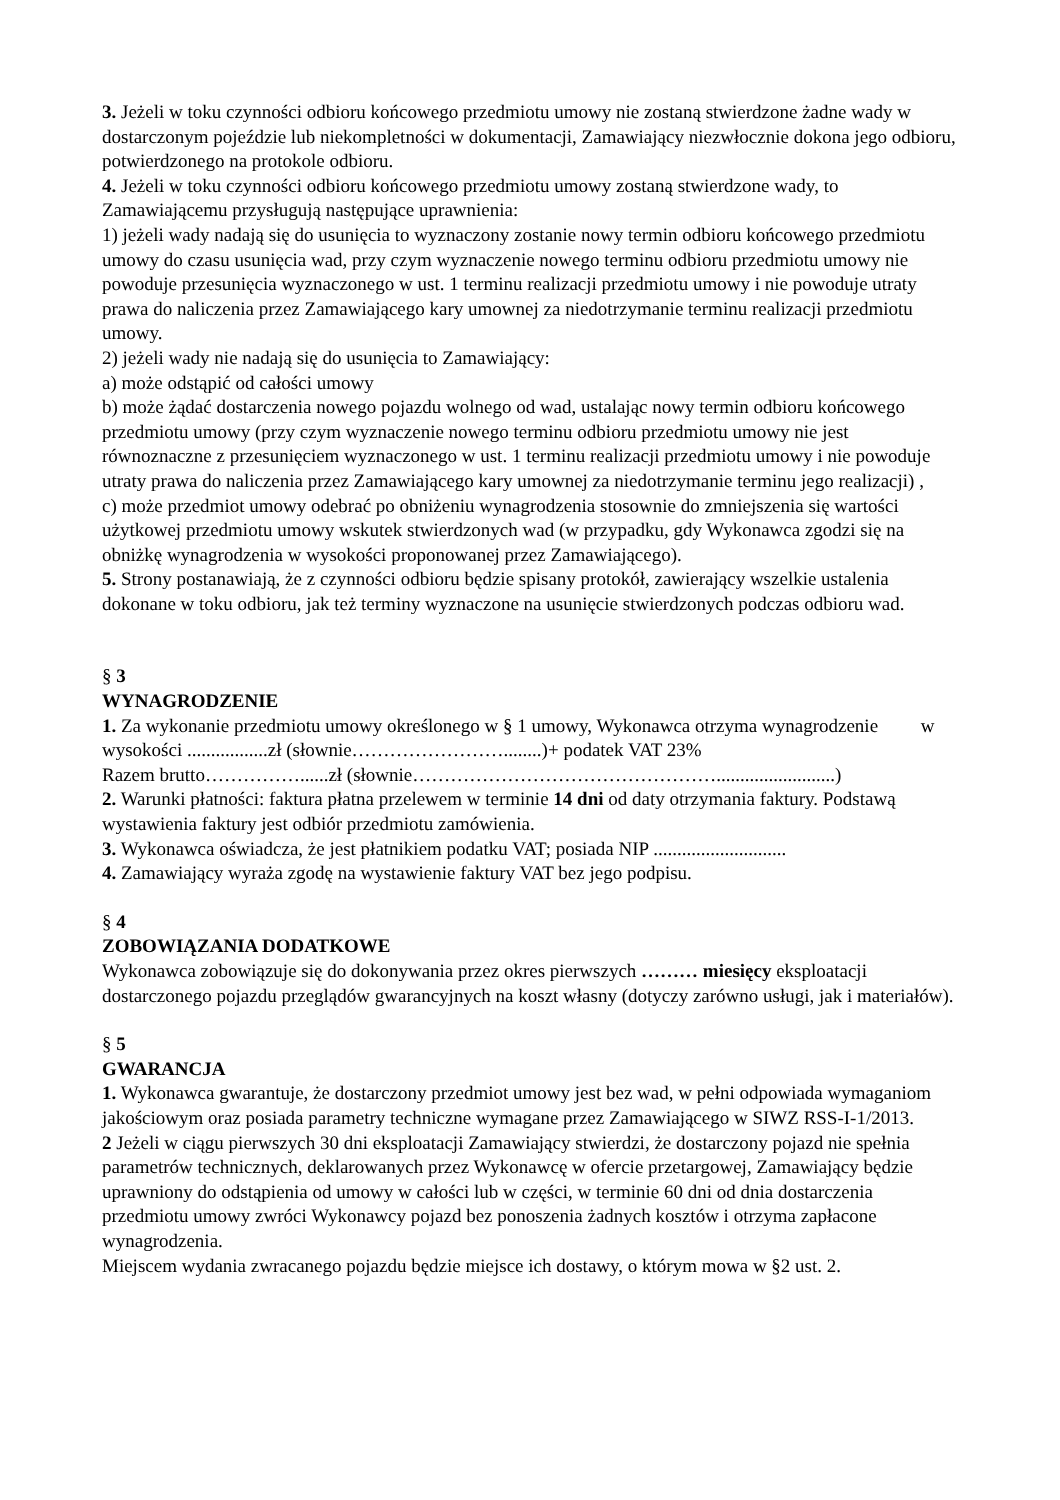3. Jeżeli w toku czynności odbioru końcowego przedmiotu umowy nie zostaną stwierdzone żadne wady w dostarczonym pojeździe lub niekompletności w dokumentacji, Zamawiający niezwłocznie dokona jego odbioru, potwierdzonego na protokole odbioru.
4. Jeżeli w toku czynności odbioru końcowego przedmiotu umowy zostaną stwierdzone wady, to Zamawiającemu przysługują następujące uprawnienia:
1) jeżeli wady nadają się do usunięcia to wyznaczony zostanie nowy termin odbioru końcowego przedmiotu umowy do czasu usunięcia wad, przy czym wyznaczenie nowego terminu odbioru przedmiotu umowy nie powoduje przesunięcia wyznaczonego w ust. 1 terminu realizacji przedmiotu umowy i nie powoduje utraty prawa do naliczenia przez Zamawiającego kary umownej za niedotrzymanie terminu realizacji przedmiotu umowy.
2) jeżeli wady nie nadają się do usunięcia to Zamawiający:
a) może odstąpić od całości umowy
b) może żądać dostarczenia nowego pojazdu wolnego od wad, ustalając nowy termin odbioru końcowego przedmiotu umowy (przy czym wyznaczenie nowego terminu odbioru przedmiotu umowy nie jest równoznaczne z przesunięciem wyznaczonego w ust. 1 terminu realizacji przedmiotu umowy i nie powoduje utraty prawa do naliczenia przez Zamawiającego kary umownej za niedotrzymanie terminu jego realizacji) ,
c) może przedmiot umowy odebrać po obniżeniu wynagrodzenia stosownie do zmniejszenia się wartości użytkowej przedmiotu umowy wskutek stwierdzonych wad (w przypadku, gdy Wykonawca zgodzi się na obniżkę wynagrodzenia w wysokości proponowanej przez Zamawiającego).
5. Strony postanawiają, że z czynności odbioru będzie spisany protokół, zawierający wszelkie ustalenia dokonane w toku odbioru, jak też terminy wyznaczone na usunięcie stwierdzonych podczas odbioru wad.
§ 3
WYNAGRODZENIE
1. Za wykonanie przedmiotu umowy określonego w § 1 umowy, Wykonawca otrzyma wynagrodzenie w wysokości .................zł (słownie……………………........)+ podatek VAT 23%
Razem brutto……………......zł (słownie………………………………………….........................)
2. Warunki płatności: faktura płatna przelewem w terminie 14 dni od daty otrzymania faktury. Podstawą wystawienia faktury jest odbiór przedmiotu zamówienia.
3. Wykonawca oświadcza, że jest płatnikiem podatku VAT; posiada NIP ............................
4. Zamawiający wyraża zgodę na wystawienie faktury VAT bez jego podpisu.
§ 4
ZOBOWIĄZANIA DODATKOWE
Wykonawca zobowiązuje się do dokonywania przez okres pierwszych ……… miesięcy eksploatacji dostarczonego pojazdu przeglądów gwarancyjnych na koszt własny (dotyczy zarówno usługi, jak i materiałów).
§ 5
GWARANCJA
1. Wykonawca gwarantuje, że dostarczony przedmiot umowy jest bez wad, w pełni odpowiada wymaganiom jakościowym oraz posiada parametry techniczne wymagane przez Zamawiającego w SIWZ RSS-I-1/2013.
2 Jeżeli w ciągu pierwszych 30 dni eksploatacji Zamawiający stwierdzi, że dostarczony pojazd nie spełnia parametrów technicznych, deklarowanych przez Wykonawcę w ofercie przetargowej, Zamawiający będzie uprawniony do odstąpienia od umowy w całości lub w części, w terminie 60 dni od dnia dostarczenia przedmiotu umowy zwróci Wykonawcy pojazd bez ponoszenia żadnych kosztów i otrzyma zapłacone wynagrodzenia.
Miejscem wydania zwracanego pojazdu będzie miejsce ich dostawy, o którym mowa w §2 ust. 2.